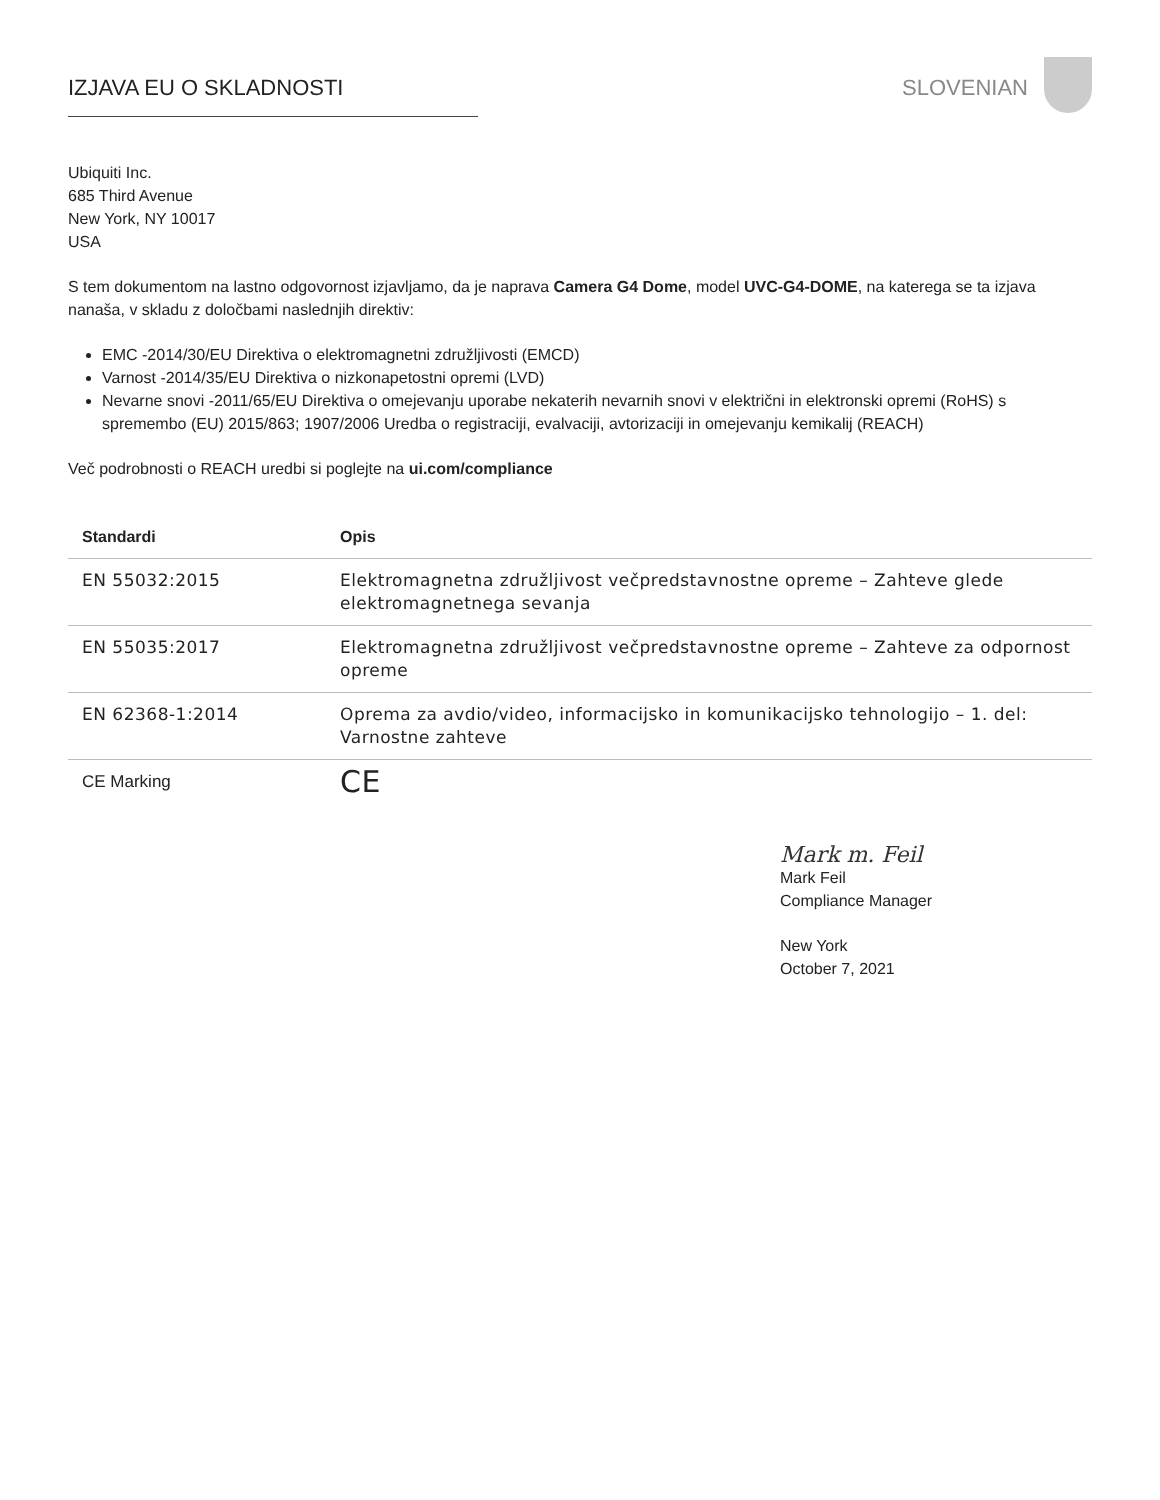IZJAVA EU O SKLADNOSTI SLOVENIAN
Ubiquiti Inc.
685 Third Avenue
New York, NY 10017
USA
S tem dokumentom na lastno odgovornost izjavljamo, da je naprava Camera G4 Dome, model UVC-G4-DOME, na katerega se ta izjava nanaša, v skladu z določbami naslednjih direktiv:
EMC -2014/30/EU Direktiva o elektromagnetni združljivosti (EMCD)
Varnost -2014/35/EU Direktiva o nizkonapetostni opremi (LVD)
Nevarne snovi -2011/65/EU Direktiva o omejevanju uporabe nekaterih nevarnih snovi v električni in elektronski opremi (RoHS) s spremembo (EU) 2015/863; 1907/2006 Uredba o registraciji, evalvaciji, avtorizaciji in omejevanju kemikalij (REACH)
Več podrobnosti o REACH uredbi si poglejte na ui.com/compliance
| Standardi | Opis |
| --- | --- |
| EN 55032:2015 | Elektromagnetna združljivost večpredstavnostne opreme – Zahteve glede elektromagnetnega sevanja |
| EN 55035:2017 | Elektromagnetna združljivost večpredstavnostne opreme – Zahteve za odpornost opreme |
| EN 62368-1:2014 | Oprema za avdio/video, informacijsko in komunikacijsko tehnologijo – 1. del: Varnostne zahteve |
| CE Marking | CE |
Mark m. Feil
Mark Feil
Compliance Manager
New York
October 7, 2021